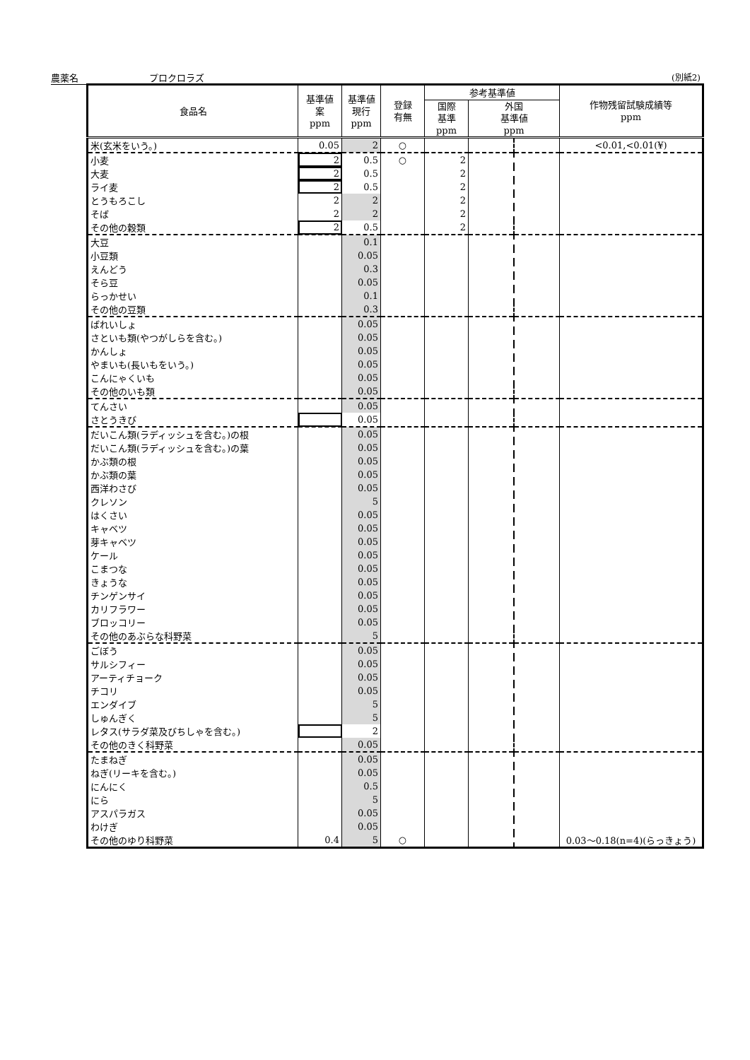農薬名 プロクロラズ (別紙2)
| 食品名 | 基準値 案 ppm | 基準値 現行 ppm | 登録 有無 | 参考基準値 | | | 作物残留試験成績等 ppm |
| --- | --- | --- | --- | --- | --- | --- | --- |
| | | | | 国際 基準 ppm | 外国 基準値 ppm | | |
| 米(玄米をいう。) | 0.05 | 2 | ○ | | | | <0.01,<0.01(¥) |
| 小麦 | 2 | 0.5 | ○ | 2 | | | |
| 大麦 | 2 | 0.5 | | 2 | | | |
| ライ麦 | 2 | 0.5 | | 2 | | | |
| とうもろこし | 2 | 2 | | 2 | | | |
| そば | 2 | 2 | | 2 | | | |
| その他の穀類 | 2 | 0.5 | | 2 | | | |
| 大豆 | | 0.1 | | | | | |
| 小豆類 | | 0.05 | | | | | |
| えんどう | | 0.3 | | | | | |
| そら豆 | | 0.05 | | | | | |
| らっかせい | | 0.1 | | | | | |
| その他の豆類 | | 0.3 | | | | | |
| ばれいしょ | | 0.05 | | | | | |
| さといも類(やつがしらを含む。) | | 0.05 | | | | | |
| かんしょ | | 0.05 | | | | | |
| やまいも(長いもをいう。) | | 0.05 | | | | | |
| こんにゃくいも | | 0.05 | | | | | |
| その他のいも類 | | 0.05 | | | | | |
| てんさい | | 0.05 | | | | | |
| さとうきび | | 0.05 | | | | | |
| だいこん類(ラディッシュを含む。)の根 | | 0.05 | | | | | |
| だいこん類(ラディッシュを含む。)の葉 | | 0.05 | | | | | |
| かぶ類の根 | | 0.05 | | | | | |
| かぶ類の葉 | | 0.05 | | | | | |
| 西洋わさび | | 0.05 | | | | | |
| クレソン | | 5 | | | | | |
| はくさい | | 0.05 | | | | | |
| キャベツ | | 0.05 | | | | | |
| 芽キャベツ | | 0.05 | | | | | |
| ケール | | 0.05 | | | | | |
| こまつな | | 0.05 | | | | | |
| きょうな | | 0.05 | | | | | |
| チンゲンサイ | | 0.05 | | | | | |
| カリフラワー | | 0.05 | | | | | |
| ブロッコリー | | 0.05 | | | | | |
| その他のあぶらな科野菜 | | 5 | | | | | |
| ごぼう | | 0.05 | | | | | |
| サルシフィー | | 0.05 | | | | | |
| アーティチョーク | | 0.05 | | | | | |
| チコリ | | 0.05 | | | | | |
| エンダイブ | | 5 | | | | | |
| しゅんぎく | | 5 | | | | | |
| レタス(サラダ菜及びちしゃを含む。) | | 2 | | | | | |
| その他のきく科野菜 | | 0.05 | | | | | |
| たまねぎ | | 0.05 | | | | | |
| ねぎ(リーキを含む。) | | 0.05 | | | | | |
| にんにく | | 0.5 | | | | | |
| にら | | 5 | | | | | |
| アスパラガス | | 0.05 | | | | | |
| わけぎ | | 0.05 | | | | | |
| その他のゆり科野菜 | 0.4 | 5 | ○ | | | | 0.03～0.18(n=4)(らっきょう) |